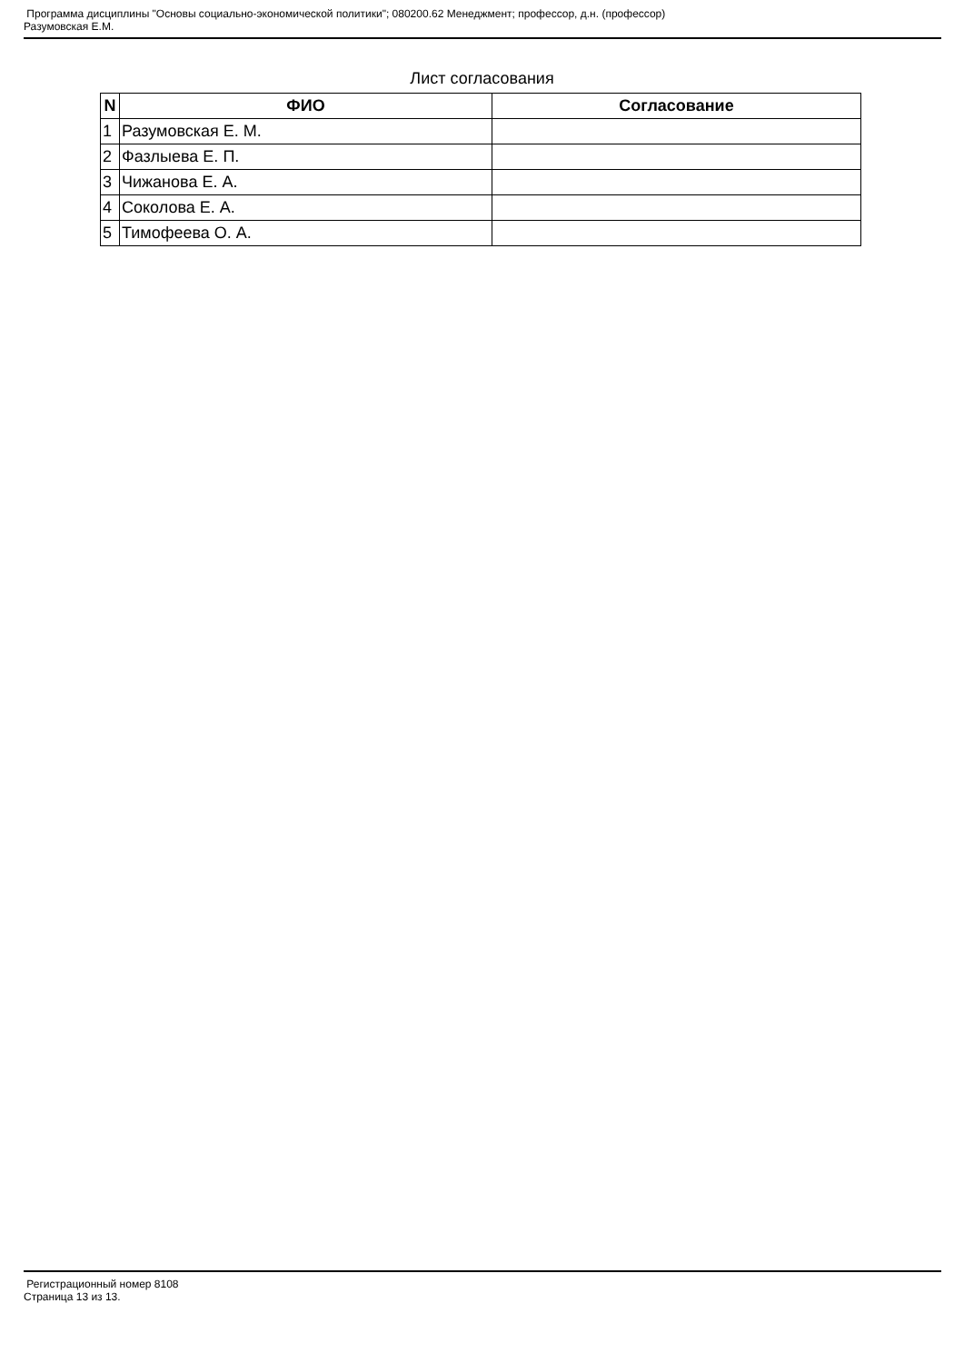Программа дисциплины "Основы социально-экономической политики"; 080200.62 Менеджмент; профессор, д.н. (профессор)
Разумовская Е.М.
Лист согласования
| N | ФИО | Согласование |
| --- | --- | --- |
| 1 | Разумовская Е. М. | |
| 2 | Фазлыева Е. П. | |
| 3 | Чижанова Е. А. | |
| 4 | Соколова Е. А. | |
| 5 | Тимофеева О. А. | |
Регистрационный номер 8108
Страница 13 из 13.